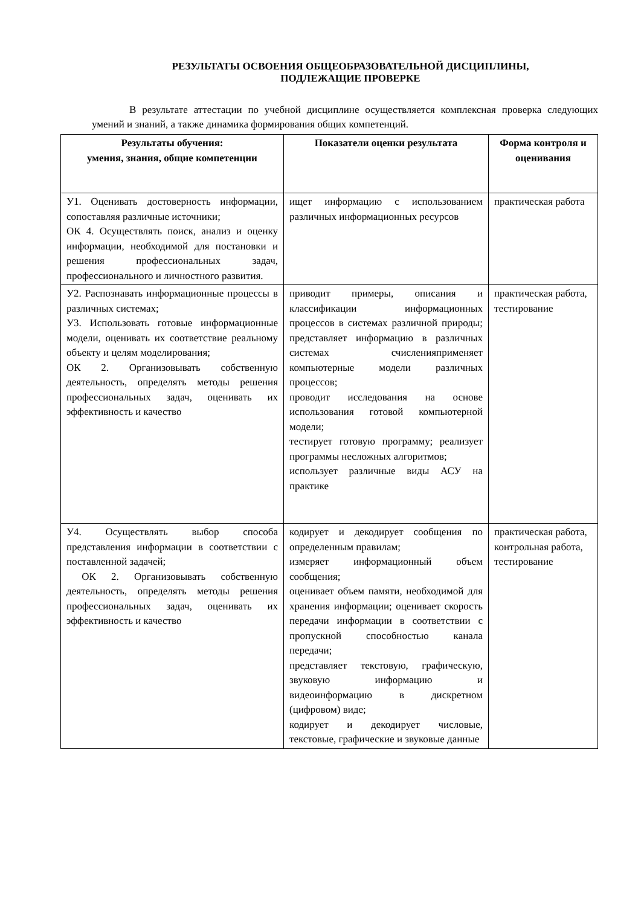РЕЗУЛЬТАТЫ ОСВОЕНИЯ ОБЩЕОБРАЗОВАТЕЛЬНОЙ ДИСЦИПЛИНЫ,
ПОДЛЕЖАЩИЕ ПРОВЕРКЕ
В результате аттестации по учебной дисциплине осуществляется комплексная проверка следующих умений и знаний, а также динамика формирования общих компетенций.
| Результаты обучения: умения, знания, общие компетенции | Показатели оценки результата | Форма контроля и оценивания |
| --- | --- | --- |
| У1. Оценивать достоверность информации, сопоставляя различные источники; ОК 4. Осуществлять поиск, анализ и оценку информации, необходимой для постановки и решения профессиональных задач, профессионального и личностного развития. | ищет информацию с использованием различных информационных ресурсов | практическая работа |
| У2. Распознавать информационные процессы в различных системах; У3. Использовать готовые информационные модели, оценивать их соответствие реальному объекту и целям моделирования; ОК 2. Организовывать собственную деятельность, определять методы решения профессиональных задач, оценивать их эффективность и качество | приводит примеры, описания и классификации информационных процессов в системах различной природы; представляет информацию в различных системах счисленияприменяет компьютерные модели различных процессов; проводит исследования на основе использования готовой компьютерной модели; тестирует готовую программу; реализует программы несложных алгоритмов; использует различные виды АСУ на практике | практическая работа, тестирование |
| У4. Осуществлять выбор способа представления информации в соответствии с поставленной задачей; ОК 2. Организовывать собственную деятельность, определять методы решения профессиональных задач, оценивать их эффективность и качество | кодирует и декодирует сообщения по определенным правилам; измеряет информационный объем сообщения; оценивает объем памяти, необходимой для хранения информации; оценивает скорость передачи информации в соответствии с пропускной способностью канала передачи; представляет текстовую, графическую, звуковую информацию и видеоинформацию в дискретном (цифровом) виде; кодирует и декодирует числовые, текстовые, графические и звуковые данные | практическая работа, контрольная работа, тестирование |